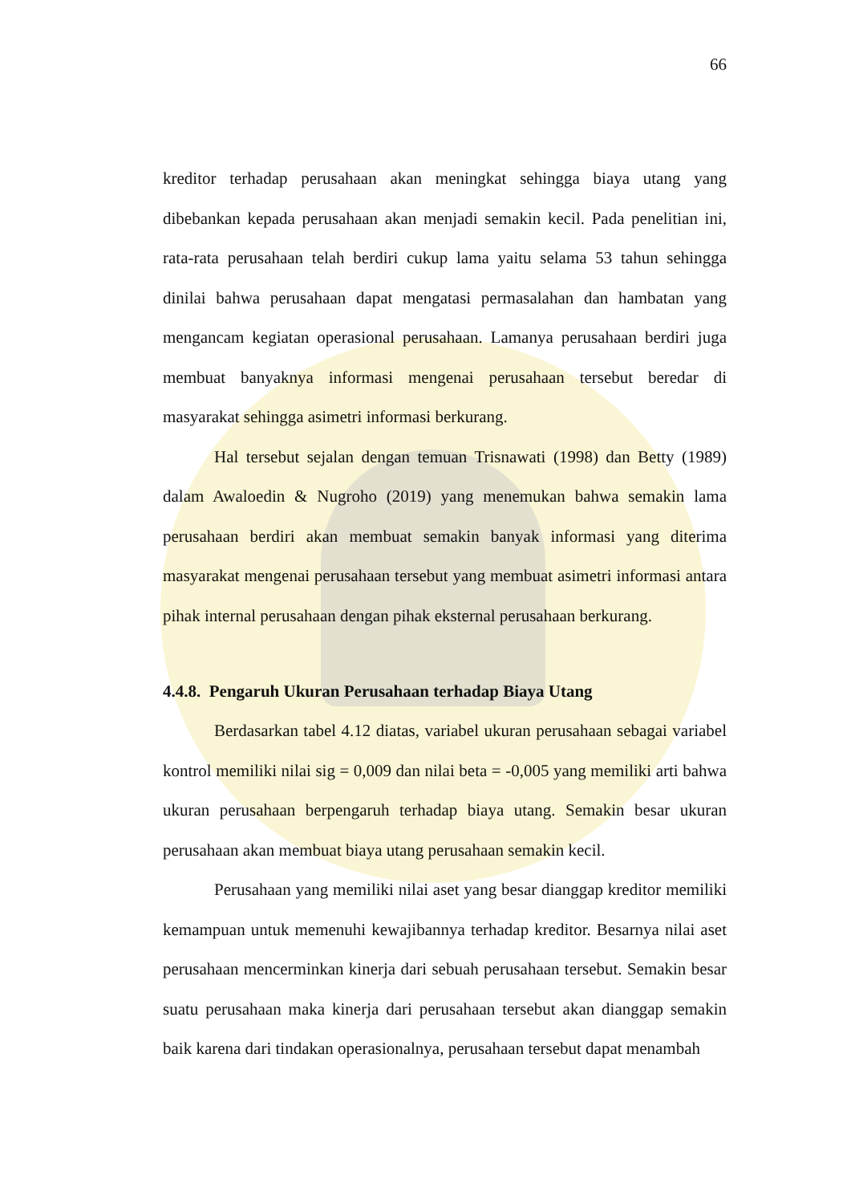66
kreditor terhadap perusahaan akan meningkat sehingga biaya utang yang dibebankan kepada perusahaan akan menjadi semakin kecil. Pada penelitian ini, rata-rata perusahaan telah berdiri cukup lama yaitu selama 53 tahun sehingga dinilai bahwa perusahaan dapat mengatasi permasalahan dan hambatan yang mengancam kegiatan operasional perusahaan. Lamanya perusahaan berdiri juga membuat banyaknya informasi mengenai perusahaan tersebut beredar di masyarakat sehingga asimetri informasi berkurang.
Hal tersebut sejalan dengan temuan Trisnawati (1998) dan Betty (1989) dalam Awaloedin & Nugroho (2019) yang menemukan bahwa semakin lama perusahaan berdiri akan membuat semakin banyak informasi yang diterima masyarakat mengenai perusahaan tersebut yang membuat asimetri informasi antara pihak internal perusahaan dengan pihak eksternal perusahaan berkurang.
4.4.8. Pengaruh Ukuran Perusahaan terhadap Biaya Utang
Berdasarkan tabel 4.12 diatas, variabel ukuran perusahaan sebagai variabel kontrol memiliki nilai sig = 0,009 dan nilai beta = -0,005 yang memiliki arti bahwa ukuran perusahaan berpengaruh terhadap biaya utang. Semakin besar ukuran perusahaan akan membuat biaya utang perusahaan semakin kecil.
Perusahaan yang memiliki nilai aset yang besar dianggap kreditor memiliki kemampuan untuk memenuhi kewajibannya terhadap kreditor. Besarnya nilai aset perusahaan mencerminkan kinerja dari sebuah perusahaan tersebut. Semakin besar suatu perusahaan maka kinerja dari perusahaan tersebut akan dianggap semakin baik karena dari tindakan operasionalnya, perusahaan tersebut dapat menambah